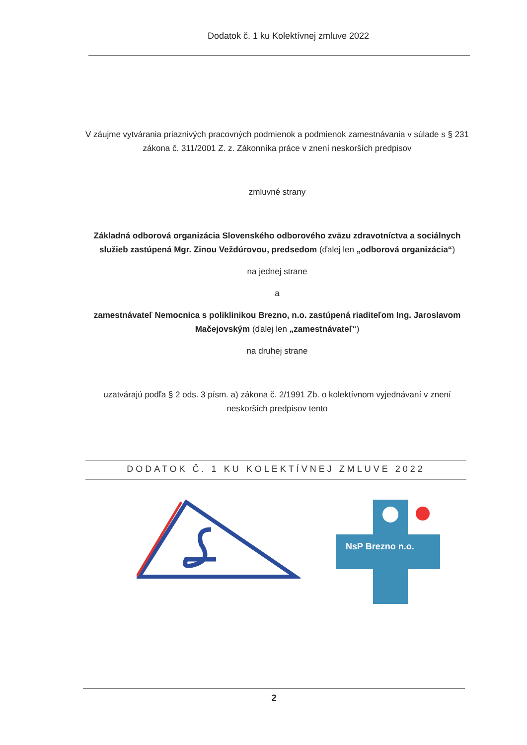Dodatok č. 1 ku Kolektívnej zmluve 2022
V záujme vytvárania priaznivých pracovných podmienok a podmienok zamestnávania v súlade s § 231 zákona č. 311/2001 Z. z. Zákonníka práce v znení neskorších predpisov
zmluvné strany
Základná odborová organizácia Slovenského odborového zväzu zdravotníctva a sociálnych služieb zastúpená Mgr. Zinou Veždúrovou, predsedom (ďalej len „odborová organizácia“)
na jednej strane
a
zamestnávateľ Nemocnica s poliklinikou Brezno, n.o. zastúpená riaditeľom Ing. Jaroslavom Mačejovským (ďalej len „zamestnávateľ“)
na druhej strane
uzatvárajú podľa § 2 ods. 3 písm. a) zákona č. 2/1991 Zb. o kolektívnom vyjednávaní v znení neskorších predpisov tento
DODATOK Č. 1 KU KOLEKTÍVNEJ ZMLUVE 2022
NsP Brezno n.o.
2